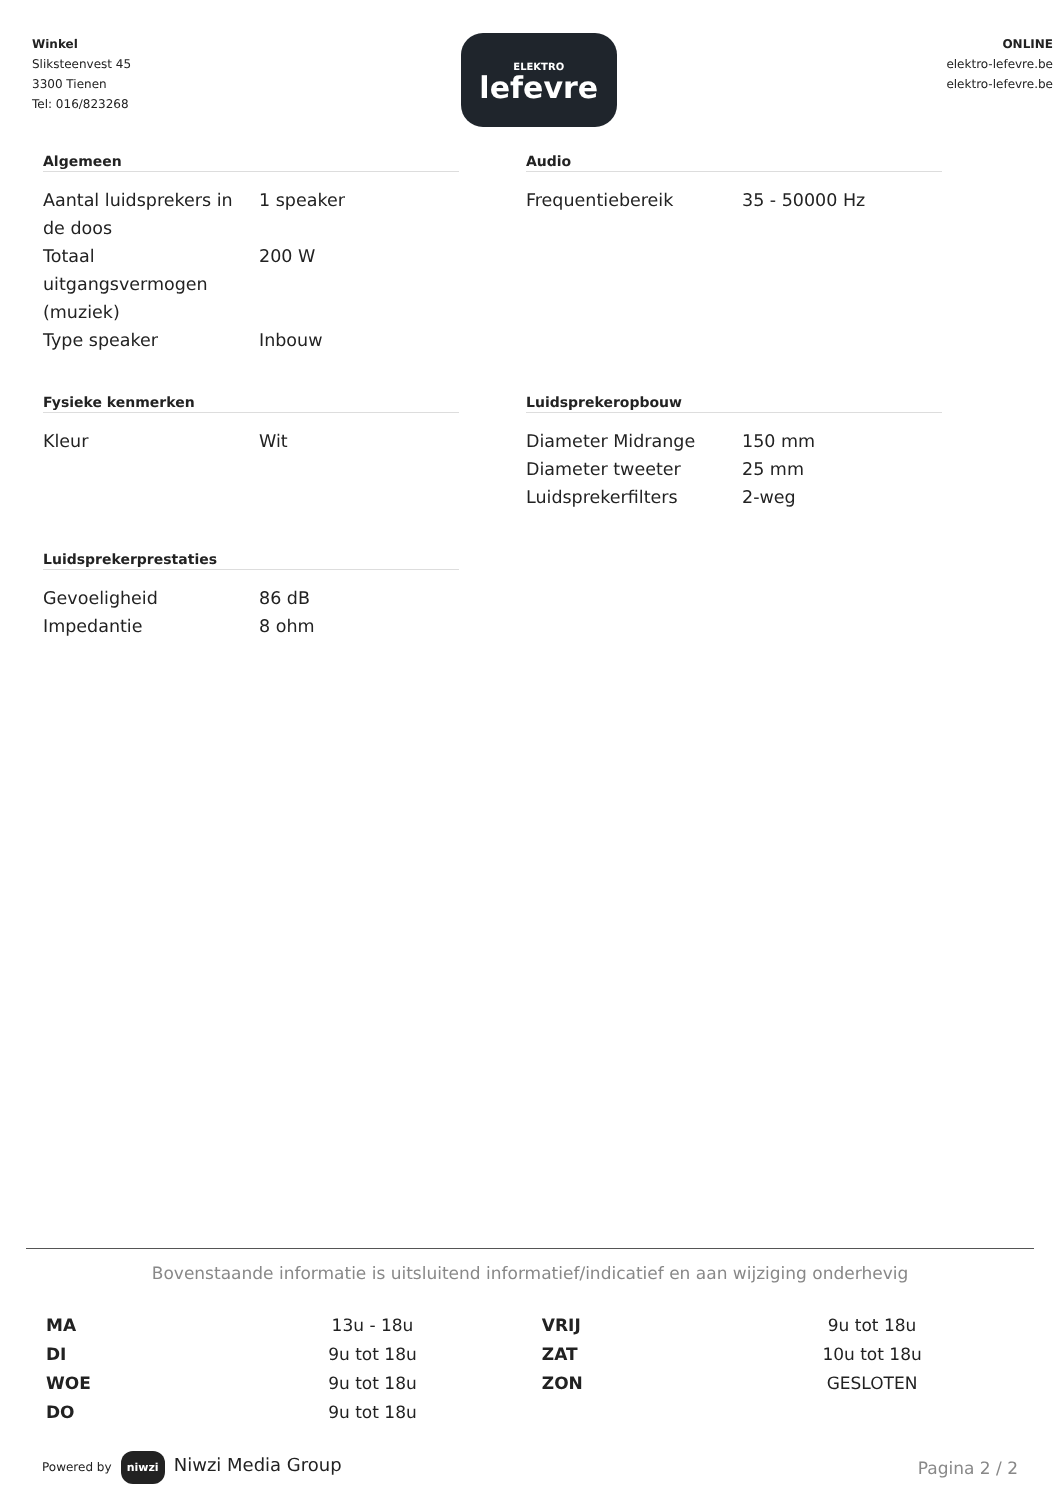Winkel
Sliksteenvest 45
3300 Tienen
Tel: 016/823268
ELEKTRO
lefevre
ONLINE
elektro-lefevre.be
elektro-lefevre.be
Algemeen
| Aantal luidsprekers in de doos | 1 speaker |
| Totaal uitgangsvermogen (muziek) | 200 W |
| Type speaker | Inbouw |
Audio
| Frequentiebereik | 35 - 50000 Hz |
Fysieke kenmerken
| Kleur | Wit |
Luidsprekeropbouw
| Diameter Midrange | 150 mm |
| Diameter tweeter | 25 mm |
| Luidsprekerfilters | 2-weg |
Luidsprekerprestaties
| Gevoeligheid | 86 dB |
| Impedantie | 8 ohm |
Bovenstaande informatie is uitsluitend informatief/indicatief en aan wijziging onderhevig
| MA | 13u - 18u | VRIJ | 9u tot 18u |
| DI | 9u tot 18u | ZAT | 10u tot 18u |
| WOE | 9u tot 18u | ZON | GESLOTEN |
| DO | 9u tot 18u | | |
Powered by niwzi Niwzi Media Group
Pagina 2 / 2